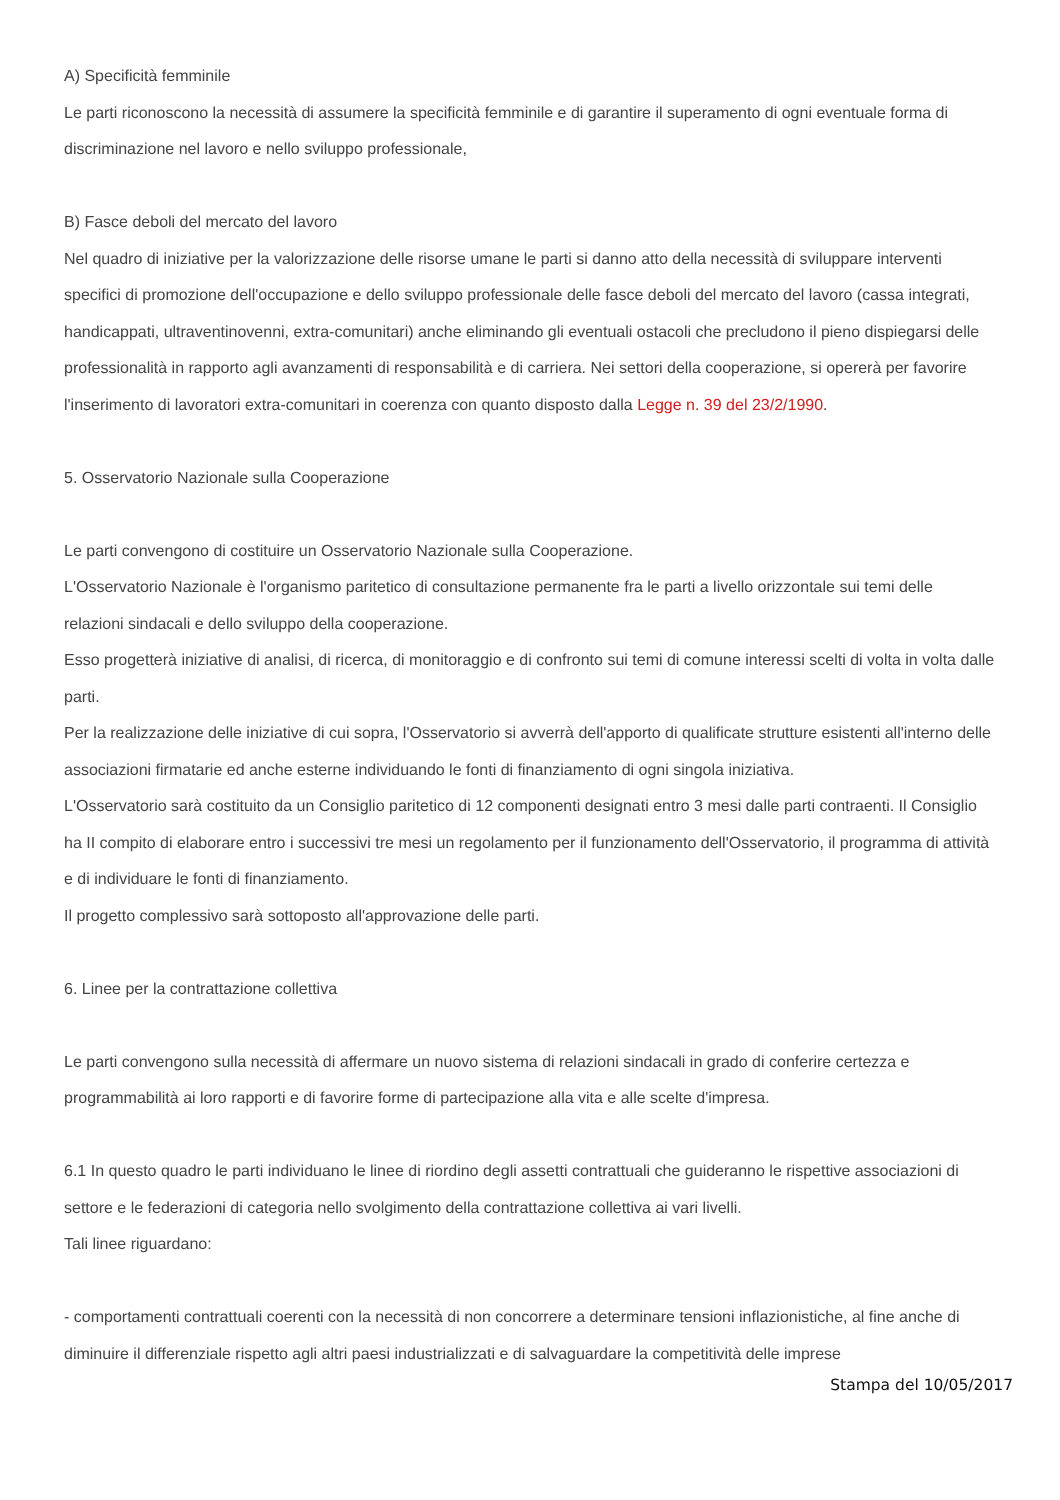A) Specificità femminile
Le parti riconoscono la necessità di assumere la specificità femminile e di garantire il superamento di ogni eventuale forma di discriminazione nel lavoro e nello sviluppo professionale,
B) Fasce deboli del mercato del lavoro
Nel quadro di iniziative per la valorizzazione delle risorse umane le parti si danno atto della necessità di sviluppare interventi specifici di promozione dell'occupazione e dello sviluppo professionale delle fasce deboli del mercato del lavoro (cassa integrati, handicappati, ultraventinovenni, extra-comunitari) anche eliminando gli eventuali ostacoli che precludono il pieno dispiegarsi delle professionalità in rapporto agli avanzamenti di responsabilità e di carriera. Nei settori della cooperazione, si opererà per favorire l'inserimento di lavoratori extra-comunitari in coerenza con quanto disposto dalla Legge n. 39 del 23/2/1990.
5. Osservatorio Nazionale sulla Cooperazione
Le parti convengono di costituire un Osservatorio Nazionale sulla Cooperazione.
L'Osservatorio Nazionale è l'organismo paritetico di consultazione permanente fra le parti a livello orizzontale sui temi delle relazioni sindacali e dello sviluppo della cooperazione.
Esso progetterà iniziative di analisi, di ricerca, di monitoraggio e di confronto sui temi di comune interessi scelti di volta in volta dalle parti.
Per la realizzazione delle iniziative di cui sopra, l'Osservatorio si avverrà dell'apporto di qualificate strutture esistenti all'interno delle associazioni firmatarie ed anche esterne individuando le fonti di finanziamento di ogni singola iniziativa.
L'Osservatorio sarà costituito da un Consiglio paritetico di 12 componenti designati entro 3 mesi dalle parti contraenti. Il Consiglio ha II compito di elaborare entro i successivi tre mesi un regolamento per il funzionamento dell'Osservatorio, il programma di attività e di individuare le fonti di finanziamento.
Il progetto complessivo sarà sottoposto all'approvazione delle parti.
6. Linee per la contrattazione collettiva
Le parti convengono sulla necessità di affermare un nuovo sistema di relazioni sindacali in grado di conferire certezza e programmabilità ai loro rapporti e di favorire forme di partecipazione alla vita e alle scelte d'impresa.
6.1 In questo quadro le parti individuano le linee di riordino degli assetti contrattuali che guideranno le rispettive associazioni di settore e le federazioni di categoria nello svolgimento della contrattazione collettiva ai vari livelli.
Tali linee riguardano:
- comportamenti contrattuali coerenti con la necessità di non concorrere a determinare tensioni inflazionistiche, al fine anche di diminuire il differenziale rispetto agli altri paesi industrializzati e di salvaguardare la competitività delle imprese
Stampa del 10/05/2017